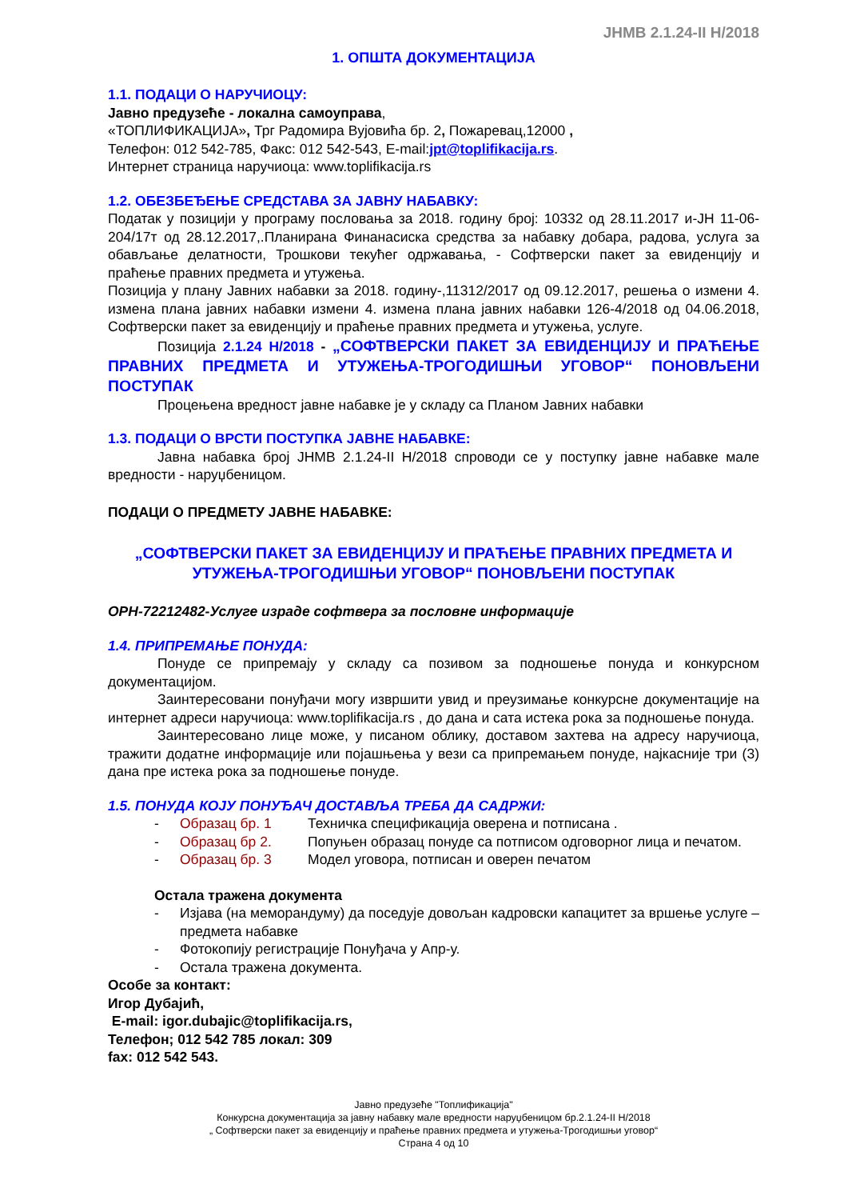ЈНМВ 2.1.24-II Н/2018
1. ОПШТА ДОКУМЕНТАЦИЈА
1.1. ПОДАЦИ О НАРУЧИОЦУ:
Јавно предузеће - локална самоуправа,
«ТОПЛИФИКАЦИЈА», Трг Радомира Вујовића бр. 2, Пожаревац,12000 ,
Телефон: 012 542-785, Факс: 012 542-543, E-mail:jpt@toplifikacija.rs.
Интернет страница наручиоца: www.toplifikacija.rs
1.2. ОБЕЗБЕЂЕЊЕ СРЕДСТАВА ЗА ЈАВНУ НАБАВКУ:
Податак у позицији у програму пословања за 2018. годину број: 10332 од 28.11.2017 и-ЈН 11-06-204/17т од 28.12.2017,.Планирана Финанасиска средства за набавку добара, радова, услуга за обављање делатности, Трошкови текућег одржавања, - Софтверски пакет за евиденцију и праћење правних предмета и утужења.
Позиција у плану Јавних набавки за 2018. годину-,11312/2017 од 09.12.2017, решења о измени 4. измена плана јавних набавки измени 4. измена плана јавних набавки 126-4/2018 од 04.06.2018, Софтверски пакет за евиденцију и праћење правних предмета и утужења, услуге.
Позиција 2.1.24 Н/2018 - „СОФТВЕРСКИ ПАКЕТ ЗА ЕВИДЕНЦИЈУ И ПРАЋЕЊЕ ПРАВНИХ ПРЕДМЕТА И УТУЖЕЊА-ТРОГОДИШЊИ УГОВОР“ ПОНОВЉЕНИ ПОСТУПАК
Процењена вредност јавне набавке је у складу са Планом Јавних набавки
1.3. ПОДАЦИ О ВРСТИ ПОСТУПКА ЈАВНЕ НАБАВКЕ:
Јавна набавка број ЈНМВ 2.1.24-II Н/2018 спроводи се у поступку јавне набавке мале вредности - наруџбеницом.
ПОДАЦИ О ПРЕДМЕТУ ЈАВНЕ НАБАВКЕ:
„СОФТВЕРСКИ ПАКЕТ ЗА ЕВИДЕНЦИЈУ И ПРАЋЕЊЕ ПРАВНИХ ПРЕДМЕТА И УТУЖЕЊА-ТРОГОДИШЊИ УГОВОР“ ПОНОВЉЕНИ ПОСТУПАК
ОРН-72212482-Услуге израде софтвера за пословне информације
1.4. ПРИПРЕМАЊЕ ПОНУДА:
Понуде се припремају у складу са позивом за подношење понуда и конкурсном документацијом.
Заинтересовани понуђачи могу извршити увид и преузимање конкурсне документације на интернет адреси наручиоца: www.toplifikacija.rs , до дана и сата истека рока за подношење понуда.
Заинтересовано лице може, у писаном облику, доставом захтева на адресу наручиоца, тражити додатне информације или појашњења у вези са припремањем понуде, најкасније три (3) дана пре истека рока за подношење понуде.
1.5. ПОНУДА КОЈУ ПОНУЂАЧ ДОСТАВЉА ТРЕБА ДА САДРЖИ:
- Образац бр. 1 Техничка спецификација оверена и потписана .
- Образац бр 2. Попуњен образац понуде са потписом одговорног лица и печатом.
- Образац бр. 3 Модел уговора, потписан и оверен печатом
Остала тражена документа
- Изјава (на меморандуму) да поседује довољан кадровски капацитет за вршење услуге –предмета набавке
- Фотокопију регистрације Понуђача у Апр-у.
- Остала тражена документа.
Особе за контакт:
Игор Дубајић,
E-mail: igor.dubajic@toplifikacija.rs,
Телефон; 012 542 785 локал: 309
fax: 012 542 543.
Јавно предузеће "Топлификација"
Конкурсна документација за јавну набавку мале вредности наруџбеницом бр.2.1.24-II Н/2018
„ Софтверски пакет за евиденцију и праћење правних предмета и утужења-Трогодишњи уговор“
Страна 4 од 10